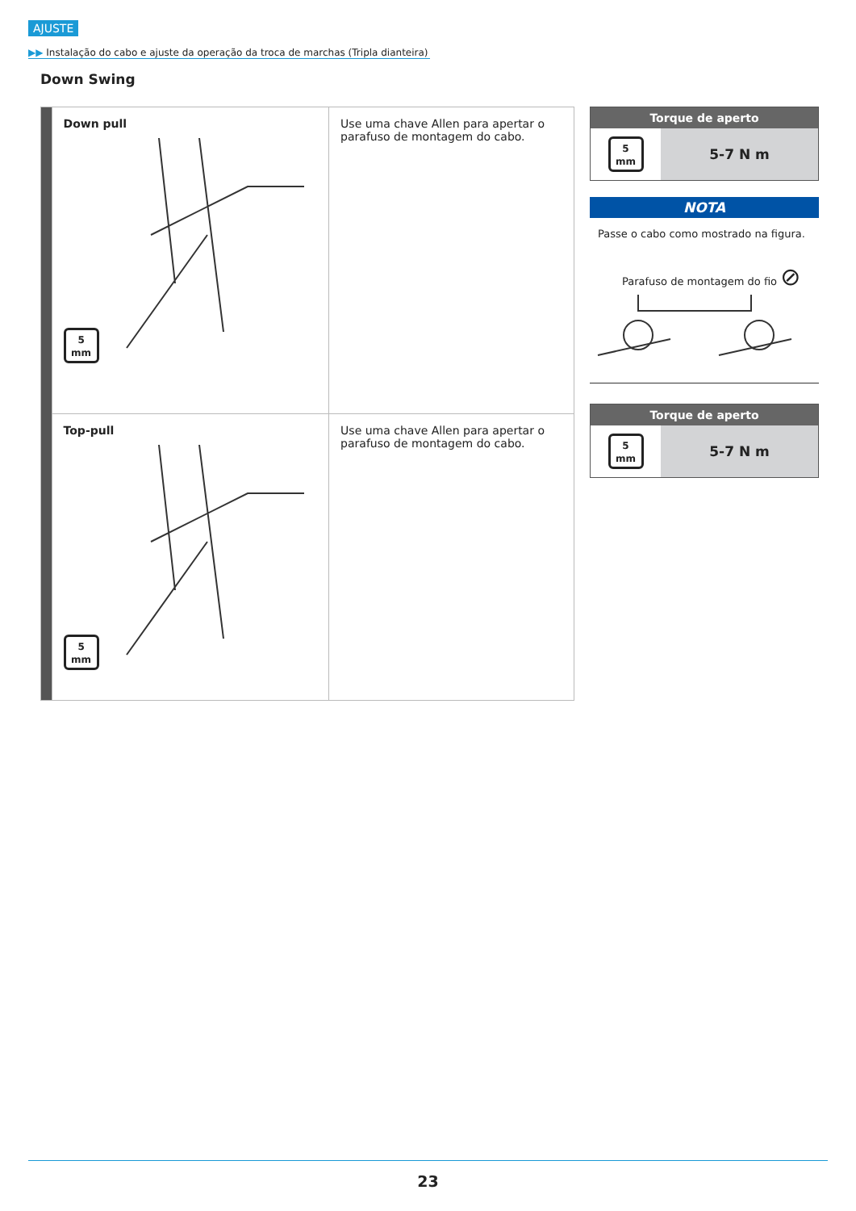AJUSTE
▶▶ Instalação do cabo e ajuste da operação da troca de marchas (Tripla dianteira)
Down Swing
| | Down pull 5 mm | Use uma chave Allen para apertar o parafuso de montagem do cabo. |
| | Top-pull 5 mm | Use uma chave Allen para apertar o parafuso de montagem do cabo. |
| Torque de aperto | |
| --- | --- |
| 5 mm | 5-7 N m |
NOTA
Passe o cabo como mostrado na figura.
Parafuso de montagem do fio ⊘
| Torque de aperto | |
| --- | --- |
| 5 mm | 5-7 N m |
23